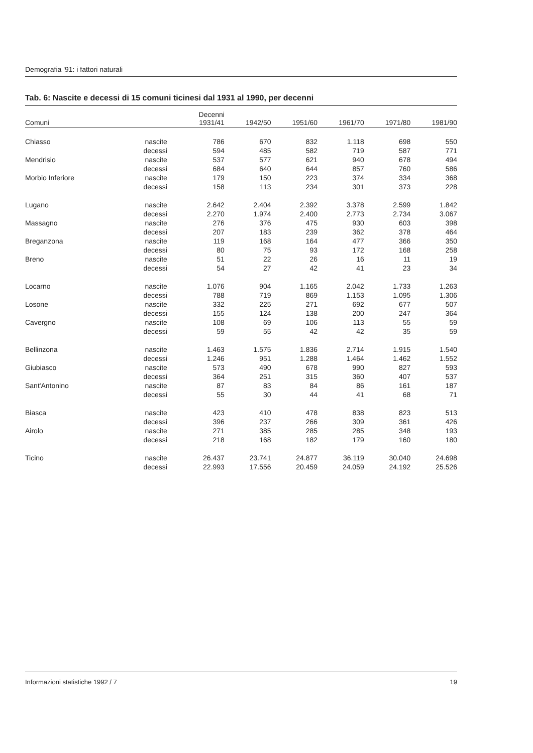Demografia '91: i fattori naturali
Tab. 6: Nascite e decessi di 15 comuni ticinesi dal 1931 al 1990, per decenni
| Comuni | | Decenni 1931/41 | 1942/50 | 1951/60 | 1961/70 | 1971/80 | 1981/90 |
| --- | --- | --- | --- | --- | --- | --- | --- |
| Chiasso | nascite | 786 | 670 | 832 | 1.118 | 698 | 550 |
| | decessi | 594 | 485 | 582 | 719 | 587 | 771 |
| Mendrisio | nascite | 537 | 577 | 621 | 940 | 678 | 494 |
| | decessi | 684 | 640 | 644 | 857 | 760 | 586 |
| Morbio Inferiore | nascite | 179 | 150 | 223 | 374 | 334 | 368 |
| | decessi | 158 | 113 | 234 | 301 | 373 | 228 |
| Lugano | nascite | 2.642 | 2.404 | 2.392 | 3.378 | 2.599 | 1.842 |
| | decessi | 2.270 | 1.974 | 2.400 | 2.773 | 2.734 | 3.067 |
| Massagno | nascite | 276 | 376 | 475 | 930 | 603 | 398 |
| | decessi | 207 | 183 | 239 | 362 | 378 | 464 |
| Breganzona | nascite | 119 | 168 | 164 | 477 | 366 | 350 |
| | decessi | 80 | 75 | 93 | 172 | 168 | 258 |
| Breno | nascite | 51 | 22 | 26 | 16 | 11 | 19 |
| | decessi | 54 | 27 | 42 | 41 | 23 | 34 |
| Locarno | nascite | 1.076 | 904 | 1.165 | 2.042 | 1.733 | 1.263 |
| | decessi | 788 | 719 | 869 | 1.153 | 1.095 | 1.306 |
| Losone | nascite | 332 | 225 | 271 | 692 | 677 | 507 |
| | decessi | 155 | 124 | 138 | 200 | 247 | 364 |
| Cavergno | nascite | 108 | 69 | 106 | 113 | 55 | 59 |
| | decessi | 59 | 55 | 42 | 42 | 35 | 59 |
| Bellinzona | nascite | 1.463 | 1.575 | 1.836 | 2.714 | 1.915 | 1.540 |
| | decessi | 1.246 | 951 | 1.288 | 1.464 | 1.462 | 1.552 |
| Giubiasco | nascite | 573 | 490 | 678 | 990 | 827 | 593 |
| | decessi | 364 | 251 | 315 | 360 | 407 | 537 |
| Sant'Antonino | nascite | 87 | 83 | 84 | 86 | 161 | 187 |
| | decessi | 55 | 30 | 44 | 41 | 68 | 71 |
| Biasca | nascite | 423 | 410 | 478 | 838 | 823 | 513 |
| | decessi | 396 | 237 | 266 | 309 | 361 | 426 |
| Airolo | nascite | 271 | 385 | 285 | 285 | 348 | 193 |
| | decessi | 218 | 168 | 182 | 179 | 160 | 180 |
| Ticino | nascite | 26.437 | 23.741 | 24.877 | 36.119 | 30.040 | 24.698 |
| | decessi | 22.993 | 17.556 | 20.459 | 24.059 | 24.192 | 25.526 |
Informazioni statistiche 1992 / 7 19